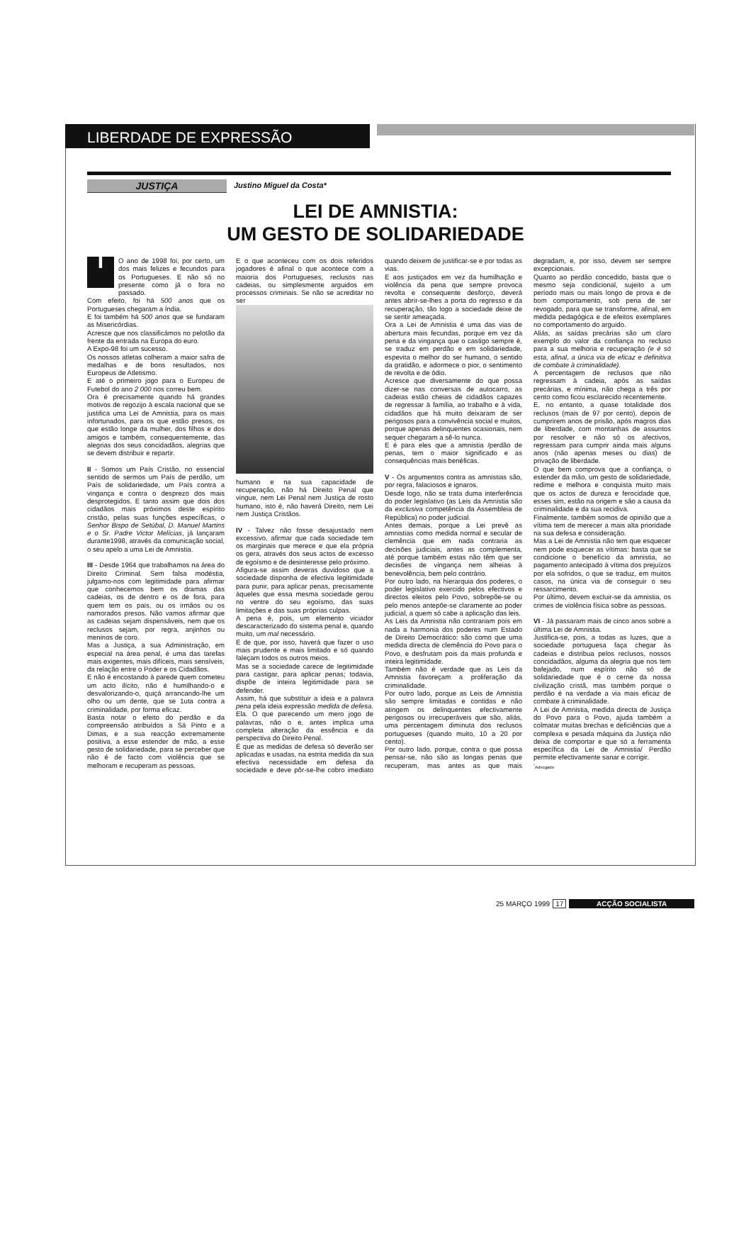LIBERDADE DE EXPRESSÃO
JUSTIÇA
Justino Miguel da Costa*
LEI DE AMNISTIA:
UM GESTO DE SOLIDARIEDADE
IO ano de 1998 foi, por certo, um dos mais felizes e fecundos para os Portugueses. E não só no presente como já o fora no passado.
Com efeito, foi há 500 anos que os Portugueses chegaram a Índia.
E foi também há 500 anos que se fundaram as Misericórdias.
Acresce que nos classificámos no pelotão da frente da entrada na Europa do euro.
A Expo-98 foi um sucesso.
Os nossos atletas colheram a maior safra de medalhas e de bons resultados, nos Europeus de Atletismo.
E até o primeiro jogo para o Europeu de Futebol do ano 2 000 nos correu bem.
Ora é precisamente quando há grandes motivos de regozijo à escala nacional que se justifica uma Lei de Amnistia, para os mais infortunados, para os que estão presos, os que estão longe da mulher, dos filhos e dos amigos e também, consequentemente, das alegrias dos seus concidadãos, alegrias que se devem distribuir e repartir.
II - Somos um País Cristão, no essencial sentido de sermos um País de perdão, um País de solidariedade, um País contra a vingança e contra o desprezo dos mais desprotegidos. E tanto assim que dois dos cidadãos mais próximos deste espírito cristão, pelas suas funções específicas, o Senhor Bispo de Setúbal, D. Manuel Martins e o Sr. Padre Victor Melícias, já lançaram durante1998, através da comunicação social, o seu apelo a uma Lei de Amnistia.
III - Desde 1964 que trabalhamos na área do Direito Criminal. Sem falsa modéstia, julgamo-nos com legitimidade para afirmar que conhecemos bem os dramas das cadeias, os de dentro e os de fora, para quem tem os pais, ou os irmãos ou os namorados presos. Não vamos afirmar que as cadeias sejam dispensáveis, nem que os reclusos sejam, por regra, anjinhos ou meninos de coro.
Mas a Justiça, a sua Administração, em especial na área penal, é uma das tarefas mais exigentes, mais difíceis, mais sensíveis, da relação entre o Poder e os Cidadãos.
E não é encostando à parede quem cometeu um acto ilícito, não é humilhando-o e desvalorizando-o, quiçá arrancando-lhe um olho ou um dente, que se 1uta contra a criminalidade, por forma eficaz.
Basta notar o efeito do perdão e da compreensão atribuídos a Sá Pinto e a Dimas, e a sua reacção extremamente positiva, a esse estender de mão, a esse gesto de solidariedade, para se perceber que não é de facto com violência que se melhoram e recuperam as pessoas.
E o que aconteceu com os dois referidos jogadores é afinal o que acontece com a maioria dos Portugueses, reclusos nas cadeias, ou simplesmente arguidos em processos criminais. Se não se acreditar no ser
humano e na sua capacidade de recuperação, não há Direito Penal que vingue, nem Lei Penal nem Justiça de rosto humano, isto é, não haverá Direito, nem Lei nem Justiça Cristãos.
IV - Talvez não fosse desajustado nem excessivo, afirmar que cada sociedade tem os marginais que merece e que ela própria os gera, através dos seus actos de excesso de egoísmo e de desinteresse pelo próximo.
Afigura-se assim deveras duvidoso que a sociedade disponha de efectiva legitimidade para punir, para aplicar penas, precisamente àqueles que essa mesma sociedade gerou no ventre do seu egoísmo, das suas limitações e das suas próprias culpas.
A pena é, pois, um elemento viciador descaracterizado do sistema penal e, quando muito, um mal necessário.
E de que, por isso, haverá que fazer o uso mais prudente e mais limitado e só quando faleçam todos os outros meios.
Mas se a sociedade carece de legitimidade para castigar, para aplicar penas; todavia, dispõe de inteira legitimidade para se defender.
Assim, há que substituir a ideia e a palavra pena pela ideia expressão medida de defesa. Ela. O que parecendo um mero jogo de palavras, não o e, antes implica uma completa alteração da essência e da perspectiva do Direito Penal.
É que as medidas de defesa só deverão ser aplicadas e usadas, na estrita medida da sua efectiva necessidade em defesa da sociedade e deve pôr-se-lhe cobro imediato quando deixem de justificar-se e por todas as vias.
E aos justiçados em vez da humilhação e violência da pena que sempre provoca revolta e consequente desforço, deverá antes abrir-se-lhes a porta do regresso e da recuperação, tão logo a sociedade deixe de se sentir ameaçada.
Ora a Lei de Amnistia é uma das vias de abertura mais fecundas, porque em vez da pena e da vingança que o castigo sempre é, se traduz em perdão e em solidariedade, espevita o melhor do ser humano, o sentido da gratidão, e adormece o pior, o sentimento de revolta e de ódio.
Acresce que diversamente do que possa dizer-se nas conversas de autocarro, as cadeias estão cheias de cidadãos capazes de regressar à família, ao trabalho e à vida, cidadãos que há muito deixaram de ser perigosos para a convivência social e muitos, porque apenas delinquentes ocasionais, nem sequer chegaram a sê-lo nunca.
E é para eles que a amnistia /perdão de penas, tem o maior significado e as consequências mais benéficas.
V - Os argumentos contra as amnistias são, por regra, falaciosos e ignaros.
Desde logo, não se trata duma interferência do poder legislativo (as Leis da Amnistia são da exclusiva competência da Assembleia de República) no poder judicial.
Antes demais, porque a Lei prevê as amnistias como medida normal e secular de clemência que em nada contraria as decisões judiciais, antes as complementa, até porque também estas não têm que ser decisões de vingança nem alheias à benevolência, bem pelo contrário.
Por outro lado, na hierarquia dos poderes, o poder legislativo exercido pelos efectivos e directos eleitos pelo Povo, sobrepõe-se ou pelo menos antepõe-se claramente ao poder judicial, a quem só cabe a aplicação das leis.
As Leis da Amnistia não contrariam pois em nada a harmonia dos poderes num Estado de Direito Democrático: são como que uma medida directa de clemência do Povo para o Povo, e desfrutam pois da mais profunda e inteira legitimidade.
Também não é verdade que as Leis da Amnistia favoreçam a proliferação da criminalidade.
Por outro lado, porque as Leis de Amnistia são sempre limitadas e contidas e não atingem os delinquentes efectivamente perigosos ou irrecuperáveis que são, aliás, uma percentagem diminuta dos reclusos portugueses (quando muito, 10 a 20 por cento).
Por outro lado, porque, contra o que possa pensar-se, não são as longas penas que recuperam, mas antes as que mais degradam, e, por isso, devem ser sempre excepcionais.
Quanto ao perdão concedido, basta que o mesmo seja condicional, sujeito a um período mais ou mais longo de prova e de bom comportamento, sob pena de ser revogado, para que se transforme, afinal, em medida pedagógica e de efeitos exemplares no comportamento do arguido.
Aliás, as saídas precárias são um claro exemplo do valor da confiança no recluso para a sua melhoria e recuperação (e é só esta, afinal, a única via de eficaz e definitiva de combate à criminalidade).
A percentagem de reclusos que não regressam à cadeia, após as saídas precárias, e mínima, não chega a três por cento como ficou esclarecido recentemente.
E, no entanto, a quase totalidade dos reclusos (mais de 97 por cento), depois de cumprirem anos de prisão, após magros dias de liberdade, com montanhas de assuntos por resolver e não só os afectivos, regressam para cumprir ainda mais alguns anos (não apenas meses ou dias) de privação de liberdade.
O que bem comprova que a confiança, o estender da mão, um gesto de solidariedade, redime e melhora e conquista muito mais que os actos de dureza e ferocidade que, esses sim, estão na origem e são a causa da criminalidade e da sua recidiva.
Finalmente, também somos de opinião que a vítima tem de merecer a mais alta prioridade na sua defesa e consideração.
Mas a Lei de Amnistia não tem que esquecer nem pode esquecer as vítimas: basta que se condicione o benefício da amnistia, ao pagamento antecipado à vítima dos prejuízos por ela sofridos, o que se traduz, em muitos casos, na única via de conseguir o seu ressarcimento.
Por último, devem excluir-se da amnistia, os crimes de violência física sobre as pessoas.
VI - Já passaram mais de cinco anos sobre a última Lei de Amnistia.
Justifica-se, pois, a todas as luzes, que a sociedade portuguesa faça chegar às cadeias e distribua pelos reclusos, nossos concidadãos, alguma da alegria que nos tem bafejado, num espírito não só de solidariedade que é o cerne da nossa civilização cristã, mas também porque o perdão é na verdade a via mais eficaz de combate à criminalidade.
A Lei de Amnistia, medida directa de Justiça do Povo para o Povo, ajuda também a colmatar muitas brechas e deficiências que a complexa e pesada máquina da Justiça não deixa de comportar e que só a ferramenta específica da Lei de Amnistia/ Perdão permite efectivamente sanar e corrigir.
<sup>*</sup> Advogado
25 MARÇO 1999 17 ACÇÃO SOCIALISTA